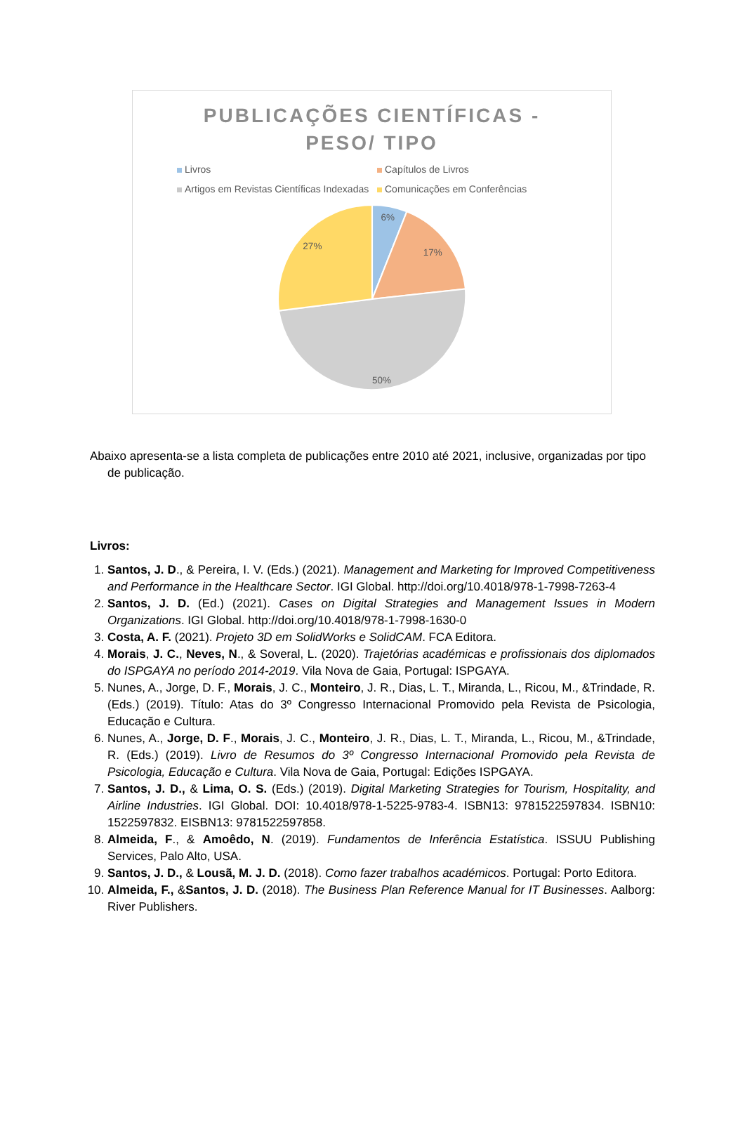PUBLICAÇÕES CIENTÍFICAS -
PESO/ TIPO
Livros Capítulos de Livros Artigos em Revistas Científicas Indexadas Comunicações em Conferências
6%
17%
50%
27%
Abaixo apresenta-se a lista completa de publicações entre 2010 até 2021, inclusive, organizadas por tipo de publicação.
Livros:
1. Santos, J. D., & Pereira, I. V. (Eds.) (2021). Management and Marketing for Improved Competitiveness and Performance in the Healthcare Sector. IGI Global. http://doi.org/10.4018/978-1-7998-7263-4
2. Santos, J. D. (Ed.) (2021). Cases on Digital Strategies and Management Issues in Modern Organizations. IGI Global. http://doi.org/10.4018/978-1-7998-1630-0
3. Costa, A. F. (2021). Projeto 3D em SolidWorks e SolidCAM. FCA Editora.
4. Morais, J. C., Neves, N., & Soveral, L. (2020). Trajetórias académicas e profissionais dos diplomados do ISPGAYA no período 2014-2019. Vila Nova de Gaia, Portugal: ISPGAYA.
5. Nunes, A., Jorge, D. F., Morais, J. C., Monteiro, J. R., Dias, L. T., Miranda, L., Ricou, M., &Trindade, R. (Eds.) (2019). Título: Atas do 3º Congresso Internacional Promovido pela Revista de Psicologia, Educação e Cultura.
6. Nunes, A., Jorge, D. F., Morais, J. C., Monteiro, J. R., Dias, L. T., Miranda, L., Ricou, M., &Trindade, R. (Eds.) (2019). Livro de Resumos do 3º Congresso Internacional Promovido pela Revista de Psicologia, Educação e Cultura. Vila Nova de Gaia, Portugal: Edições ISPGAYA.
7. Santos, J. D., & Lima, O. S. (Eds.) (2019). Digital Marketing Strategies for Tourism, Hospitality, and Airline Industries. IGI Global. DOI: 10.4018/978-1-5225-9783-4. ISBN13: 9781522597834. ISBN10: 1522597832. EISBN13: 9781522597858.
8. Almeida, F., & Amoêdo, N. (2019). Fundamentos de Inferência Estatística. ISSUU Publishing Services, Palo Alto, USA.
9. Santos, J. D., & Lousã, M. J. D. (2018). Como fazer trabalhos académicos. Portugal: Porto Editora.
10. Almeida, F., &Santos, J. D. (2018). The Business Plan Reference Manual for IT Businesses. Aalborg: River Publishers.